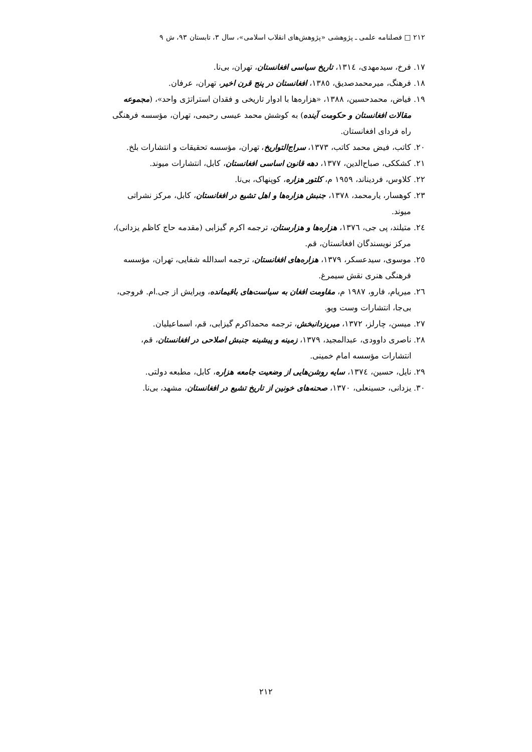٢١٢ □ فصلنامه علمی ـ پژوهشی «پژوهش‌های انقلاب اسلامی»، سال ٣، تابستان ٩٣، ش ٩
١٧. فرخ، سیدمهدی، ١٣١٤، تاریخ سیاسی افغانستان، تهران، بی‌نا.
١٨. فرهنگ، میرمحمدصدیق، ١٣٨٥، افغانستان در پنج قرن اخیر، تهران، عرفان.
١٩. فیاض، محمدحسین، ١٣٨٨، «هزاره‌ها با ادوار تاریخی و فقدان استراتژی واحد»، (مجموعه مقالات افغانستان و حکومت آینده) به کوشش محمد عیسی رحیمی، تهران، مؤسسه فرهنگی راه فردای افغانستان.
٢٠. کاتب، فیض محمد کاتب، ١٣٧٣، سراج‌التواریخ، تهران، مؤسسه تحقیقات و انتشارات بلخ.
٢١. کشککی، صباح‌الدین، ١٣٧٧، دهه قانون اساسی افغانستان، کابل، انتشارات میوند.
٢٢. کلاوس، فردیناند، ١٩٥٩ م، کلتور هزاره، کوپنهاک، بی‌نا.
٢٣. کوهسار، یارمحمد، ١٣٧٨، جنبش هزاره‌ها و اهل تشیع در افغانستان، کابل، مرکز نشراتی میوند.
٢٤. متیلند، پی جی، ١٣٧٦، هزاره‌ها و هزارستان، ترجمه اکرم گیزابی (مقدمه حاج کاظم یزدانی)، مرکز نویسندگان افغانستان، قم.
٢٥. موسوی، سیدعسکر، ١٣٧٩، هزاره‌های افغانستان، ترجمه اسدالله شفایی، تهران، مؤسسه فرهنگی هنری نقش سیمرغ.
٢٦. میریام، فارو، ١٩٨٧ م، مقاومت افغان به سیاست‌های باقیمانده، ویرایش از جی.ام. فروجی، بی‌جا، انتشارات وست ویو.
٢٧. میسن، چارلز، ١٣٧٢، میریزدانبخش، ترجمه محمداکرم گیزابی، قم، اسماعیلیان.
٢٨. ناصری داوودی، عبدالمجید، ١٣٧٩، زمینه و پیشینه جنبش اصلاحی در افغانستان، قم، انتشارات مؤسسه امام خمینی.
٢٩. نایل، حسین، ١٣٧٤، سایه روشن‌هایی از وضعیت جامعه هزاره، کابل، مطبعه دولتی.
٣٠. یزدانی، حسینعلی، ١٣٧٠، صحنه‌های خونین از تاریخ تشیع در افغانستان، مشهد، بی‌نا.
٢١٢